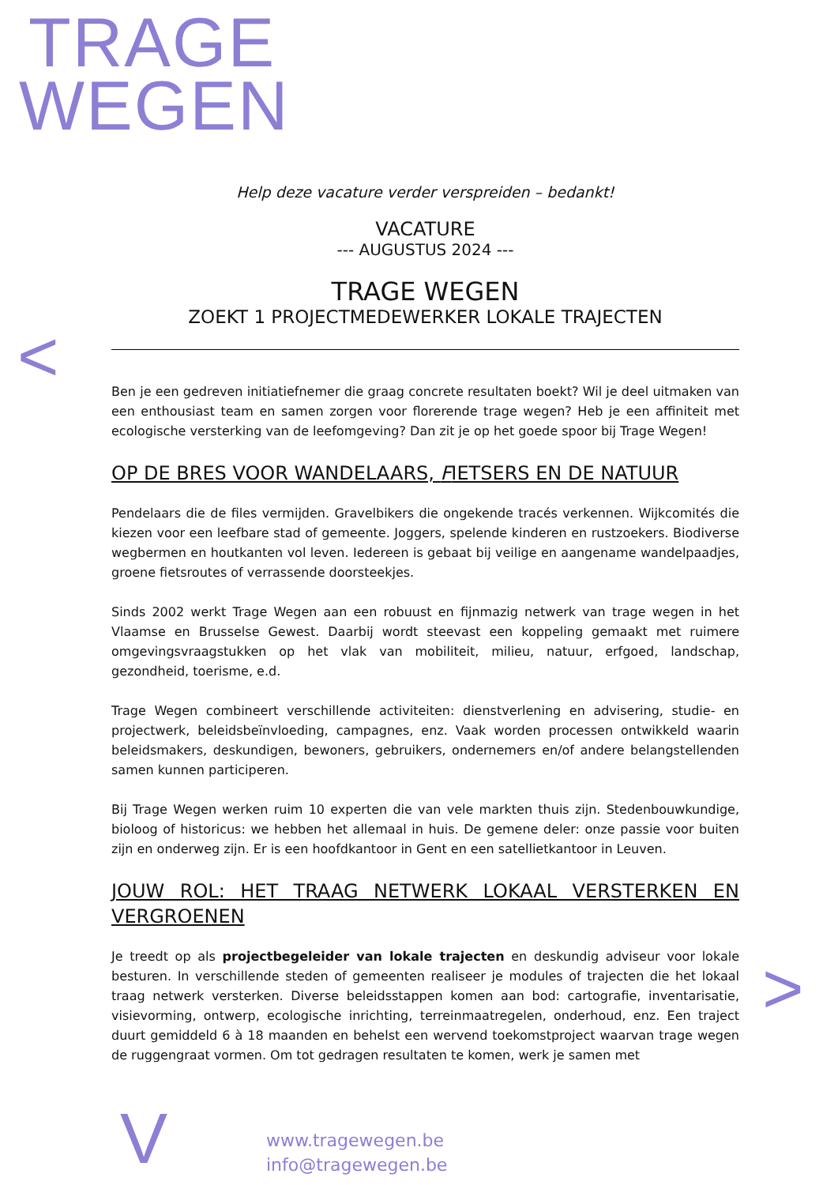TRAGE
WEGEN
<
>
V
Help deze vacature verder verspreiden – bedankt!
VACATURE
--- AUGUSTUS 2024 ---
TRAGE WEGEN
ZOEKT 1 PROJECTMEDEWERKER LOKALE TRAJECTEN
Ben je een gedreven initiatiefnemer die graag concrete resultaten boekt? Wil je deel uitmaken van een enthousiast team en samen zorgen voor florerende trage wegen? Heb je een affiniteit met ecologische versterking van de leefomgeving? Dan zit je op het goede spoor bij Trage Wegen!
OP DE BRES VOOR WANDELAARS, FIETSERS EN DE NATUUR
Pendelaars die de files vermijden. Gravelbikers die ongekende tracés verkennen. Wijkcomités die kiezen voor een leefbare stad of gemeente. Joggers, spelende kinderen en rustzoekers. Biodiverse wegbermen en houtkanten vol leven. Iedereen is gebaat bij veilige en aangename wandelpaadjes, groene fietsroutes of verrassende doorsteekjes.
Sinds 2002 werkt Trage Wegen aan een robuust en fijnmazig netwerk van trage wegen in het Vlaamse en Brusselse Gewest. Daarbij wordt steevast een koppeling gemaakt met ruimere omgevingsvraagstukken op het vlak van mobiliteit, milieu, natuur, erfgoed, landschap, gezondheid, toerisme, e.d.
Trage Wegen combineert verschillende activiteiten: dienstverlening en advisering, studie- en projectwerk, beleidsbeïnvloeding, campagnes, enz. Vaak worden processen ontwikkeld waarin beleidsmakers, deskundigen, bewoners, gebruikers, ondernemers en/of andere belangstellenden samen kunnen participeren.
Bij Trage Wegen werken ruim 10 experten die van vele markten thuis zijn. Stedenbouwkundige, bioloog of historicus: we hebben het allemaal in huis. De gemene deler: onze passie voor buiten zijn en onderweg zijn. Er is een hoofdkantoor in Gent en een satellietkantoor in Leuven.
JOUW ROL: HET TRAAG NETWERK LOKAAL VERSTERKEN EN VERGROENEN
Je treedt op als projectbegeleider van lokale trajecten en deskundig adviseur voor lokale besturen. In verschillende steden of gemeenten realiseer je modules of trajecten die het lokaal traag netwerk versterken. Diverse beleidsstappen komen aan bod: cartografie, inventarisatie, visievorming, ontwerp, ecologische inrichting, terreinmaatregelen, onderhoud, enz. Een traject duurt gemiddeld 6 à 18 maanden en behelst een wervend toekomstproject waarvan trage wegen de ruggengraat vormen. Om tot gedragen resultaten te komen, werk je samen met
www.tragewegen.be
info@tragewegen.be